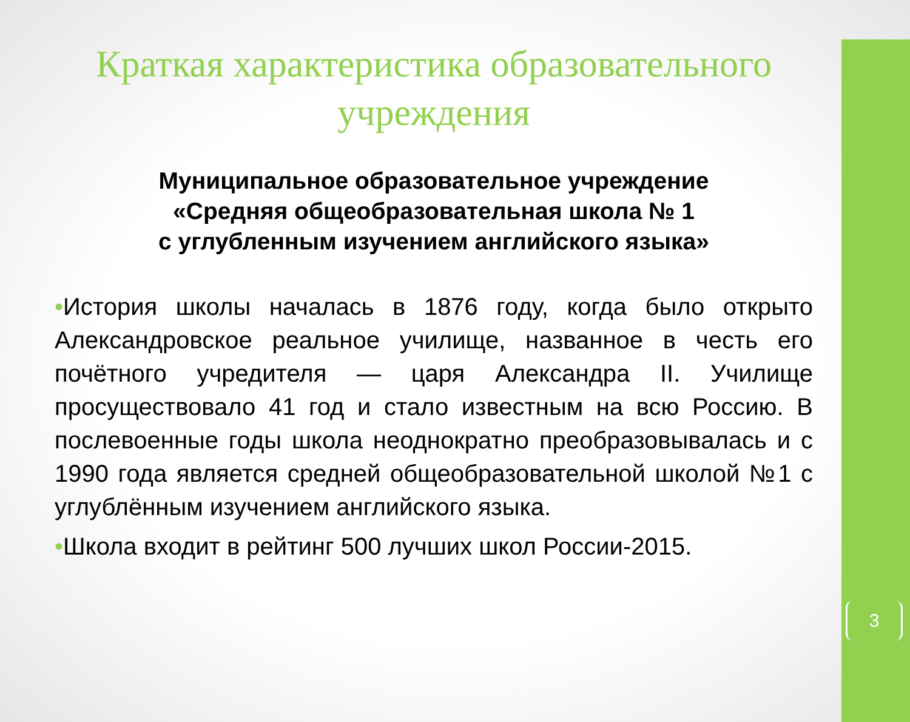Краткая характеристика образовательного учреждения
Муниципальное образовательное учреждение
«Средняя общеобразовательная школа № 1
с углубленным изучением английского языка»
•История школы началась в 1876 году, когда было открыто Александровское реальное училище, названное в честь его почётного учредителя — царя Александра II. Училище просуществовало 41 год и стало известным на всю Россию. В послевоенные годы школа неоднократно преобразовывалась и с 1990 года является средней общеобразовательной школой №1 с углублённым изучением английского языка.
•Школа входит в рейтинг 500 лучших школ России-2015.
3